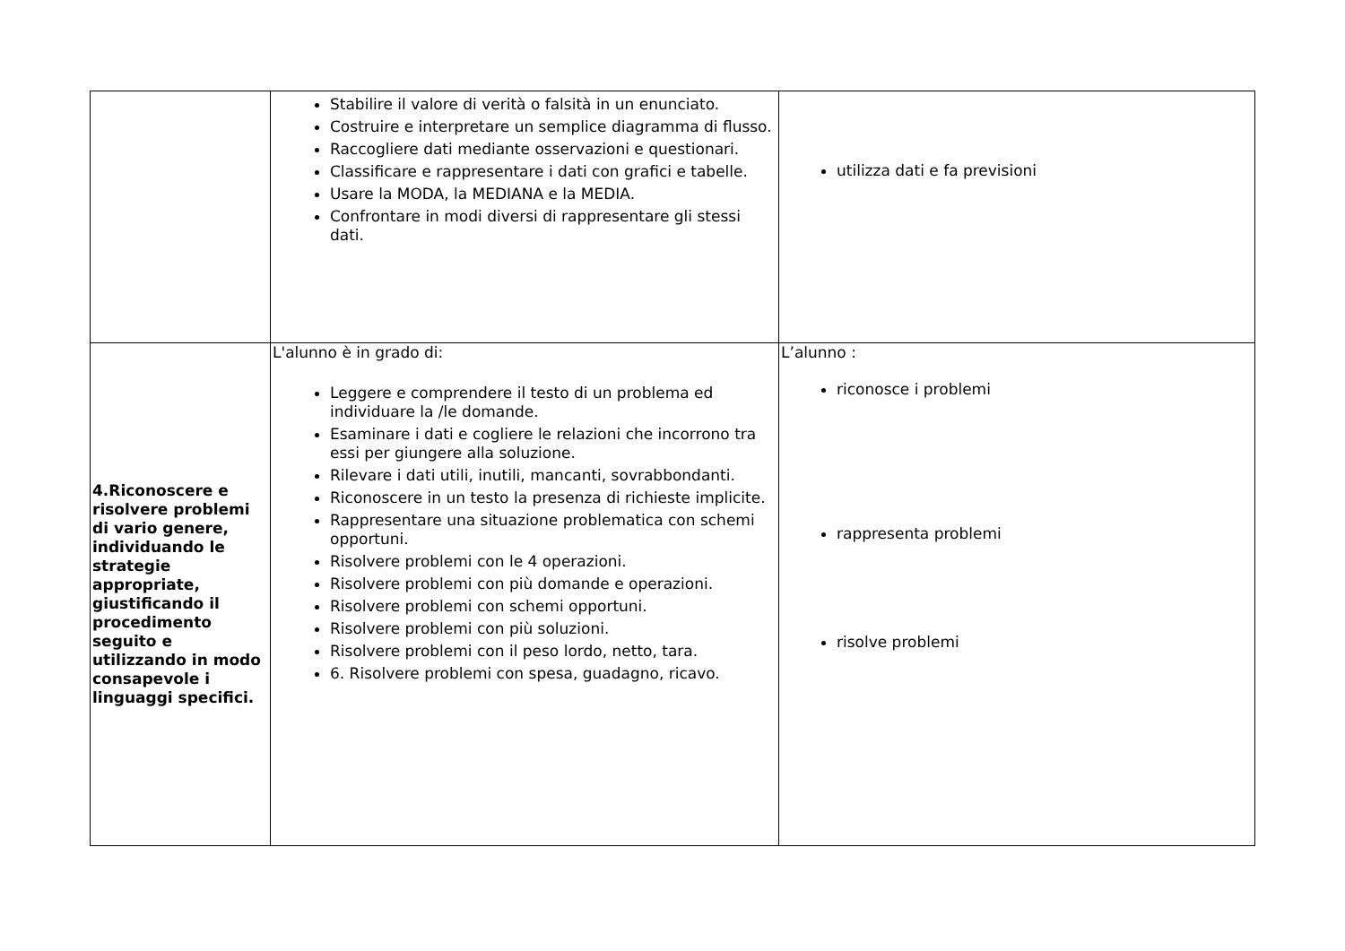| | Stabilire il valore di verità o falsità in un enunciato. Costruire e interpretare un semplice diagramma di flusso. Raccogliere dati mediante osservazioni e questionari. Classificare e rappresentare i dati con grafici e tabelle. Usare la MODA, la MEDIANA e la MEDIA. Confrontare in modi diversi di rappresentare gli stessi dati. | utilizza dati e fa previsioni |
| 4.Riconoscere e risolvere problemi di vario genere, individuando le strategie appropriate, giustificando il procedimento seguito e utilizzando in modo consapevole i linguaggi specifici. | L'alunno è in grado di: Leggere e comprendere il testo di un problema ed individuare la /le domande. Esaminare i dati e cogliere le relazioni che incorrono tra essi per giungere alla soluzione. Rilevare i dati utili, inutili, mancanti, sovrabbondanti. Riconoscere in un testo la presenza di richieste implicite. Rappresentare una situazione problematica con schemi opportuni. Risolvere problemi con le 4 operazioni. Risolvere problemi con più domande e operazioni. Risolvere problemi con schemi opportuni. Risolvere problemi con più soluzioni. Risolvere problemi con il peso lordo, netto, tara. 6. Risolvere problemi con spesa, guadagno, ricavo. | L’alunno : riconosce i problemi rappresenta problemi risolve problemi |